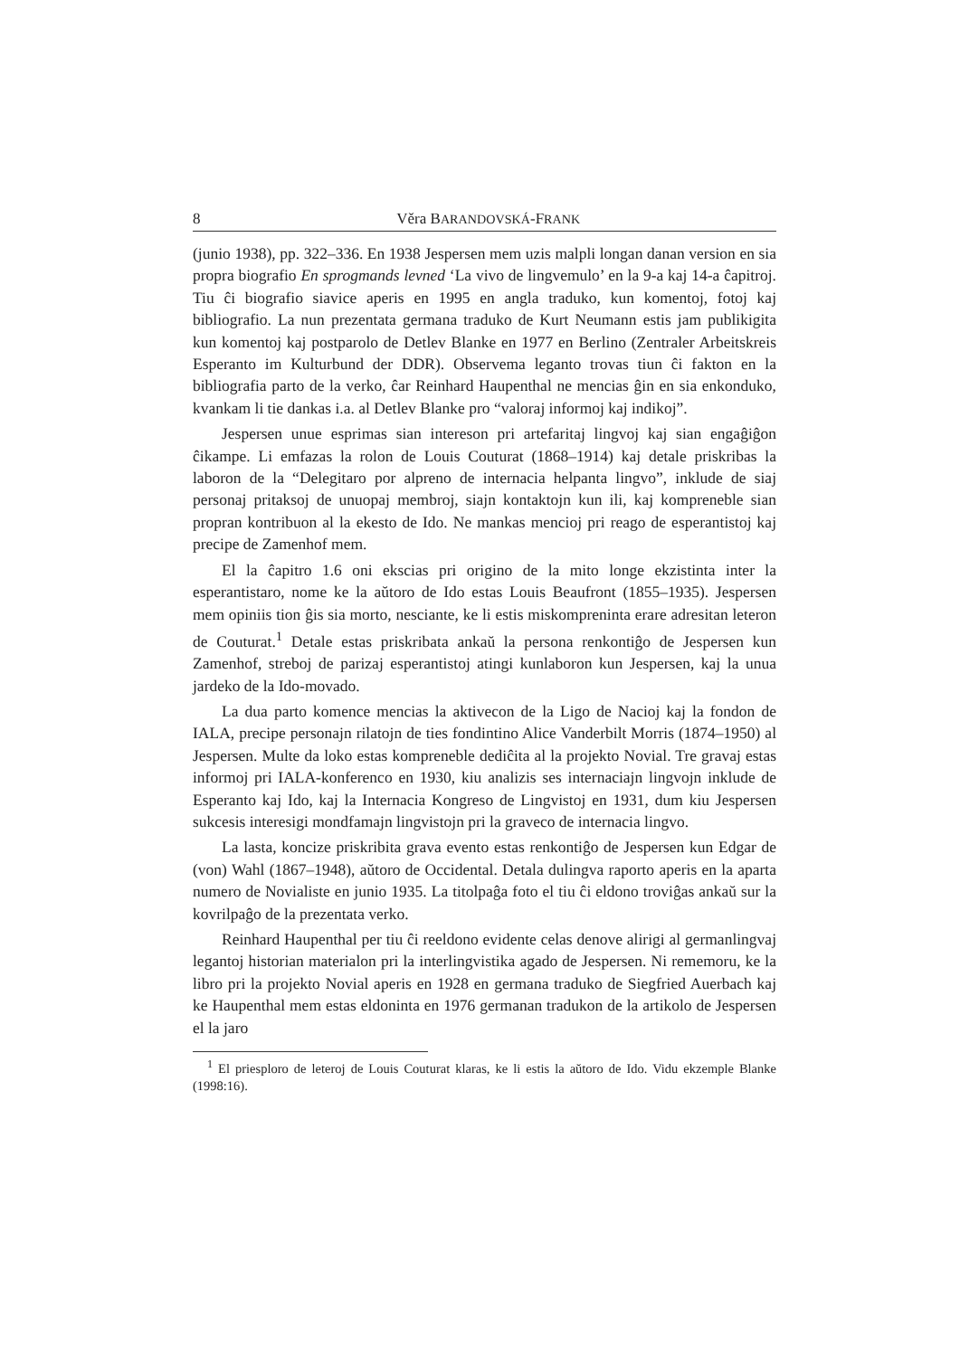8 Věra BARANDOVSKÁ-FRANK
(junio 1938), pp. 322–336. En 1938 Jespersen mem uzis malpli longan danan version en sia propra biografio En sprogmands levned ‘La vivo de lingvemulo’ en la 9-a kaj 14-a ĉapitroj. Tiu ĉi biografio siavice aperis en 1995 en angla traduko, kun komentoj, fotoj kaj bibliografio. La nun prezentata germana traduko de Kurt Neumann estis jam publikigita kun komentoj kaj postparolo de Detlev Blanke en 1977 en Berlino (Zentraler Arbeitskreis Esperanto im Kulturbund der DDR). Observema leganto trovas tiun ĉi fakton en la bibliografia parto de la verko, ĉar Reinhard Haupenthal ne mencias ĝin en sia enkonduko, kvankam li tie dankas i.a. al Detlev Blanke pro “valoraj informoj kaj indikoj”.
Jespersen unue esprimas sian intereson pri artefaritaj lingvoj kaj sian engaĝiĝon ĉikampe. Li emfazas la rolon de Louis Couturat (1868–1914) kaj detale priskribas la laboron de la “Delegitaro por alpreno de internacia helpanta lingvo”, inklude de siaj personaj pritaksoj de unuopaj membroj, siajn kontaktojn kun ili, kaj kompreneble sian propran kontribuon al la ekesto de Ido. Ne mankas mencioj pri reago de esperantistoj kaj precipe de Zamenhof mem.
El la ĉapitro 1.6 oni ekscias pri origino de la mito longe ekzistinta inter la esperantistaro, nome ke la aŭtoro de Ido estas Louis Beaufront (1855–1935). Jespersen mem opiniis tion ĝis sia morto, nesciante, ke li estis miskompreninta erare adresitan leteron de Couturat.<sup>1</sup> Detale estas priskribata ankaŭ la persona renkontiĝo de Jespersen kun Zamenhof, streboj de parizaj esperantistoj atingi kunlaboron kun Jespersen, kaj la unua jardeko de la Ido-movado.
La dua parto komence mencias la aktivecon de la Ligo de Nacioj kaj la fondon de IALA, precipe personajn rilatojn de ties fondintino Alice Vanderbilt Morris (1874–1950) al Jespersen. Multe da loko estas kompreneble dediĉita al la projekto Novial. Tre gravaj estas informoj pri IALA-konferenco en 1930, kiu analizis ses internaciajn lingvojn inklude de Esperanto kaj Ido, kaj la Internacia Kongreso de Lingvistoj en 1931, dum kiu Jespersen sukcesis interesigi mondfamajn lingvistojn pri la graveco de internacia lingvo.
La lasta, koncize priskribita grava evento estas renkontiĝo de Jespersen kun Edgar de (von) Wahl (1867–1948), aŭtoro de Occidental. Detala dulingva raporto aperis en la aparta numero de Novialiste en junio 1935. La titolpaĝa foto el tiu ĉi eldono troviĝas ankaŭ sur la kovrilpaĝo de la prezentata verko.
Reinhard Haupenthal per tiu ĉi reeldono evidente celas denove alirigi al germanlingvaj legantoj historian materialon pri la interlingvistika agado de Jespersen. Ni rememoru, ke la libro pri la projekto Novial aperis en 1928 en germana traduko de Siegfried Auerbach kaj ke Haupenthal mem estas eldoninta en 1976 germanan tradukon de la artikolo de Jespersen el la jaro
<sup>1</sup> El priesploro de leteroj de Louis Couturat klaras, ke li estis la aŭtoro de Ido. Vidu ekzemple Blanke (1998:16).